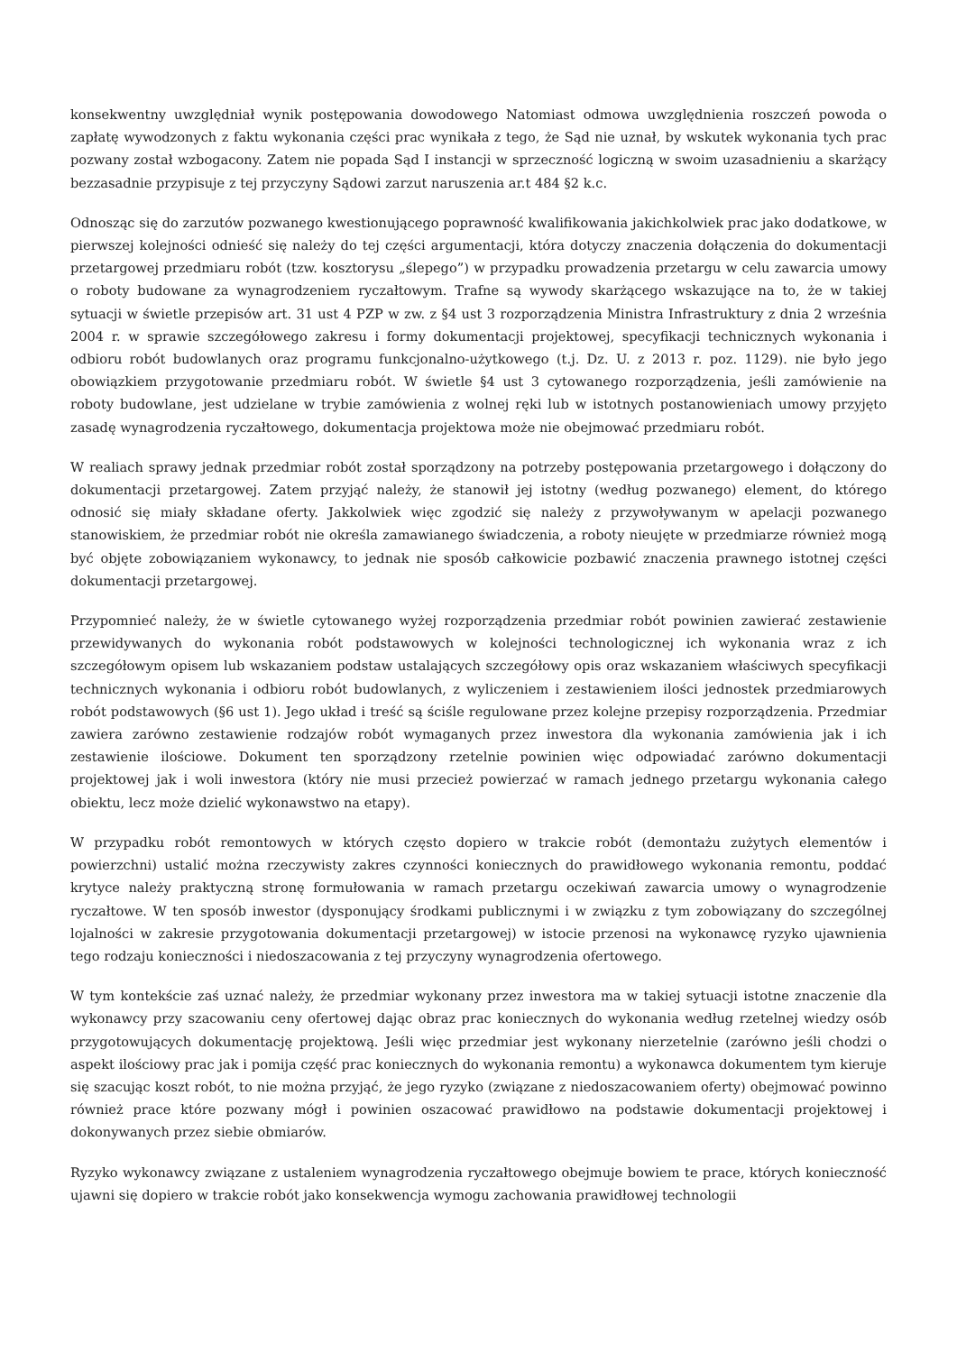konsekwentny uwzględniał wynik postępowania dowodowego Natomiast odmowa uwzględnienia roszczeń powoda o zapłatę wywodzonych z faktu wykonania części prac wynikała z tego, że Sąd nie uznał, by wskutek wykonania tych prac pozwany został wzbogacony. Zatem nie popada Sąd I instancji w sprzeczność logiczną w swoim uzasadnieniu a skarżący bezzasadnie przypisuje z tej przyczyny Sądowi zarzut naruszenia ar.t 484 §2 k.c.
Odnosząc się do zarzutów pozwanego kwestionującego poprawność kwalifikowania jakichkolwiek prac jako dodatkowe, w pierwszej kolejności odnieść się należy do tej części argumentacji, która dotyczy znaczenia dołączenia do dokumentacji przetargowej przedmiaru robót (tzw. kosztorysu „ślepego”) w przypadku prowadzenia przetargu w celu zawarcia umowy o roboty budowane za wynagrodzeniem ryczałtowym. Trafne są wywody skarżącego wskazujące na to, że w takiej sytuacji w świetle przepisów art. 31 ust 4 PZP w zw. z §4 ust 3 rozporządzenia Ministra Infrastruktury z dnia 2 września 2004 r. w sprawie szczegółowego zakresu i formy dokumentacji projektowej, specyfikacji technicznych wykonania i odbioru robót budowlanych oraz programu funkcjonalno-użytkowego (t.j. Dz. U. z 2013 r. poz. 1129). nie było jego obowiązkiem przygotowanie przedmiaru robót. W świetle §4 ust 3 cytowanego rozporządzenia, jeśli zamówienie na roboty budowlane, jest udzielane w trybie zamówienia z wolnej ręki lub w istotnych postanowieniach umowy przyjęto zasadę wynagrodzenia ryczałtowego, dokumentacja projektowa może nie obejmować przedmiaru robót.
W realiach sprawy jednak przedmiar robót został sporządzony na potrzeby postępowania przetargowego i dołączony do dokumentacji przetargowej. Zatem przyjąć należy, że stanowił jej istotny (według pozwanego) element, do którego odnosić się miały składane oferty. Jakkolwiek więc zgodzić się należy z przywoływanym w apelacji pozwanego stanowiskiem, że przedmiar robót nie określa zamawianego świadczenia, a roboty nieujęte w przedmiarze również mogą być objęte zobowiązaniem wykonawcy, to jednak nie sposób całkowicie pozbawić znaczenia prawnego istotnej części dokumentacji przetargowej.
Przypomnieć należy, że w świetle cytowanego wyżej rozporządzenia przedmiar robót powinien zawierać zestawienie przewidywanych do wykonania robót podstawowych w kolejności technologicznej ich wykonania wraz z ich szczegółowym opisem lub wskazaniem podstaw ustalających szczegółowy opis oraz wskazaniem właściwych specyfikacji technicznych wykonania i odbioru robót budowlanych, z wyliczeniem i zestawieniem ilości jednostek przedmiarowych robót podstawowych (§6 ust 1). Jego układ i treść są ściśle regulowane przez kolejne przepisy rozporządzenia. Przedmiar zawiera zarówno zestawienie rodzajów robót wymaganych przez inwestora dla wykonania zamówienia jak i ich zestawienie ilościowe. Dokument ten sporządzony rzetelnie powinien więc odpowiadać zarówno dokumentacji projektowej jak i woli inwestora (który nie musi przecież powierzać w ramach jednego przetargu wykonania całego obiektu, lecz może dzielić wykonawstwo na etapy).
W przypadku robót remontowych w których często dopiero w trakcie robót (demontażu zużytych elementów i powierzchni) ustalić można rzeczywisty zakres czynności koniecznych do prawidłowego wykonania remontu, poddać krytyce należy praktyczną stronę formułowania w ramach przetargu oczekiwań zawarcia umowy o wynagrodzenie ryczałtowe. W ten sposób inwestor (dysponujący środkami publicznymi i w związku z tym zobowiązany do szczególnej lojalności w zakresie przygotowania dokumentacji przetargowej) w istocie przenosi na wykonawcę ryzyko ujawnienia tego rodzaju konieczności i niedoszacowania z tej przyczyny wynagrodzenia ofertowego.
W tym kontekście zaś uznać należy, że przedmiar wykonany przez inwestora ma w takiej sytuacji istotne znaczenie dla wykonawcy przy szacowaniu ceny ofertowej dając obraz prac koniecznych do wykonania według rzetelnej wiedzy osób przygotowujących dokumentację projektową. Jeśli więc przedmiar jest wykonany nierzetelnie (zarówno jeśli chodzi o aspekt ilościowy prac jak i pomija część prac koniecznych do wykonania remontu) a wykonawca dokumentem tym kieruje się szacując koszt robót, to nie można przyjąć, że jego ryzyko (związane z niedoszacowaniem oferty) obejmować powinno również prace które pozwany mógł i powinien oszacować prawidłowo na podstawie dokumentacji projektowej i dokonywanych przez siebie obmiarów.
Ryzyko wykonawcy związane z ustaleniem wynagrodzenia ryczałtowego obejmuje bowiem te prace, których konieczność ujawni się dopiero w trakcie robót jako konsekwencja wymogu zachowania prawidłowej technologii